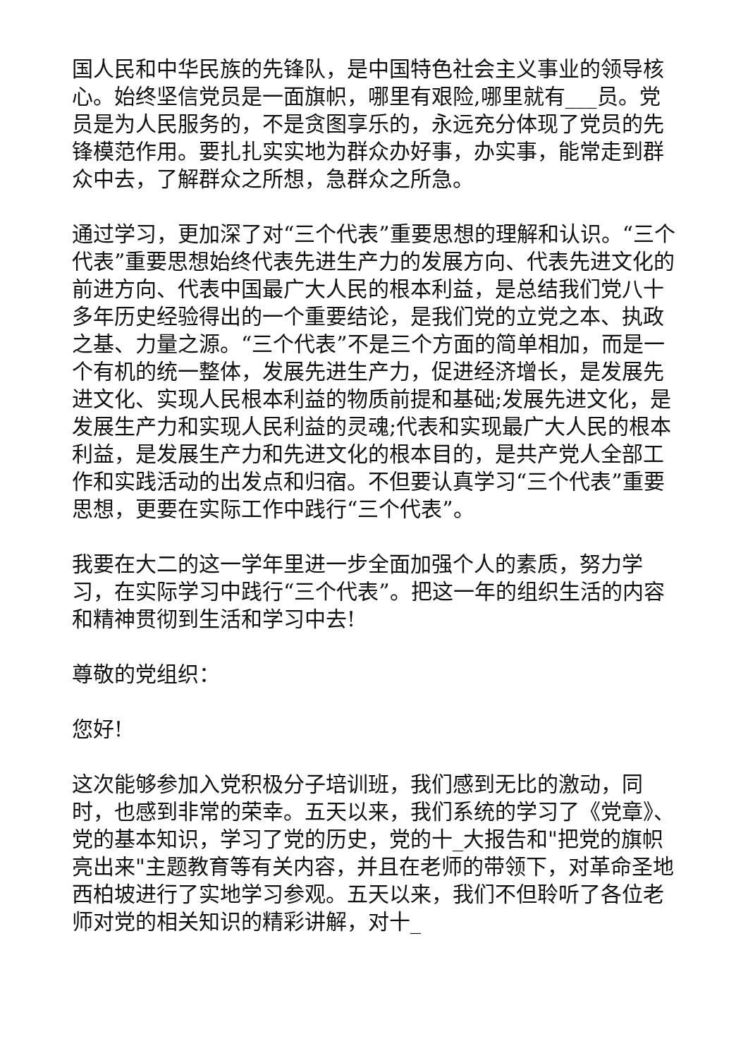国人民和中华民族的先锋队，是中国特色社会主义事业的领导核心。始终坚信党员是一面旗帜，哪里有艰险,哪里就有___员。党员是为人民服务的，不是贪图享乐的，永远充分体现了党员的先锋模范作用。要扎扎实实地为群众办好事，办实事，能常走到群众中去，了解群众之所想，急群众之所急。
通过学习，更加深了对“三个代表”重要思想的理解和认识。“三个代表”重要思想始终代表先进生产力的发展方向、代表先进文化的前进方向、代表中国最广大人民的根本利益，是总结我们党八十多年历史经验得出的一个重要结论，是我们党的立党之本、执政之基、力量之源。“三个代表”不是三个方面的简单相加，而是一个有机的统一整体，发展先进生产力，促进经济增长，是发展先进文化、实现人民根本利益的物质前提和基础;发展先进文化，是发展生产力和实现人民利益的灵魂;代表和实现最广大人民的根本利益，是发展生产力和先进文化的根本目的，是共产党人全部工作和实践活动的出发点和归宿。不但要认真学习“三个代表”重要思想，更要在实际工作中践行“三个代表”。
我要在大二的这一学年里进一步全面加强个人的素质，努力学习，在实际学习中践行“三个代表”。把这一年的组织生活的内容和精神贯彻到生活和学习中去!
尊敬的党组织：
您好!
这次能够参加入党积极分子培训班，我们感到无比的激动，同时，也感到非常的荣幸。五天以来，我们系统的学习了《党章》、党的基本知识，学习了党的历史，党的十_大报告和"把党的旗帜亮出来"主题教育等有关内容，并且在老师的带领下，对革命圣地西柏坡进行了实地学习参观。五天以来，我们不但聆听了各位老师对党的相关知识的精彩讲解，对十_